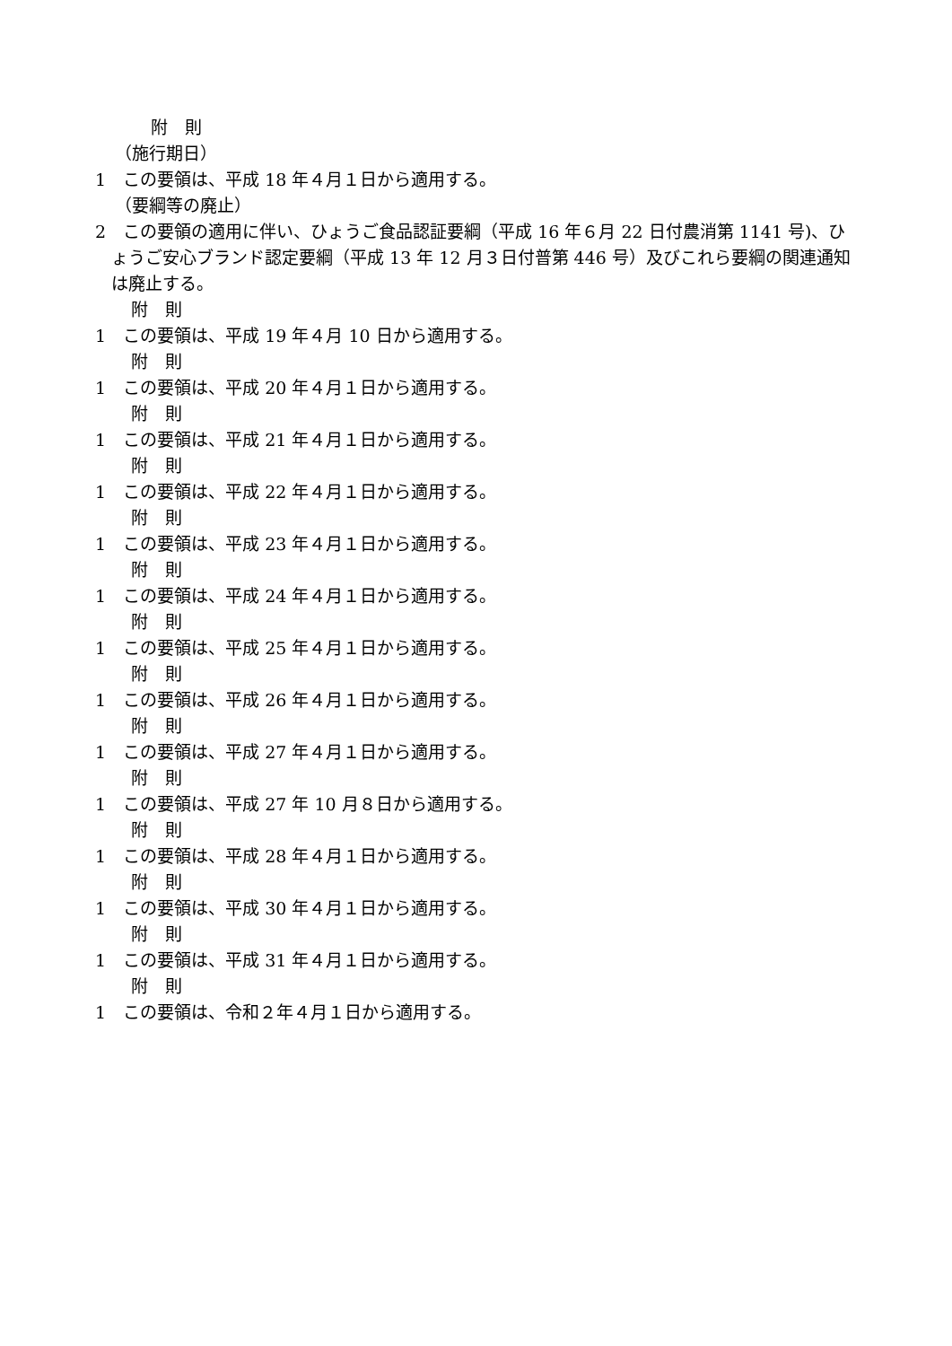附　則
（施行期日）
1　この要領は、平成 18 年４月１日から適用する。
（要綱等の廃止）
2　この要領の適用に伴い、ひょうご食品認証要綱（平成 16 年６月 22 日付農消第 1141 号)、ひょうご安心ブランド認定要綱（平成 13 年 12 月３日付普第 446 号）及びこれら要綱の関連通知は廃止する。
附　則
1　この要領は、平成 19 年４月 10 日から適用する。
附　則
1　この要領は、平成 20 年４月１日から適用する。
附　則
1　この要領は、平成 21 年４月１日から適用する。
附　則
1　この要領は、平成 22 年４月１日から適用する。
附　則
1　この要領は、平成 23 年４月１日から適用する。
附　則
1　この要領は、平成 24 年４月１日から適用する。
附　則
1　この要領は、平成 25 年４月１日から適用する。
附　則
1　この要領は、平成 26 年４月１日から適用する。
附　則
1　この要領は、平成 27 年４月１日から適用する。
附　則
1　この要領は、平成 27 年 10 月８日から適用する。
附　則
1　この要領は、平成 28 年４月１日から適用する。
附　則
1　この要領は、平成 30 年４月１日から適用する。
附　則
1　この要領は、平成 31 年４月１日から適用する。
附　則
1　この要領は、令和２年４月１日から適用する。